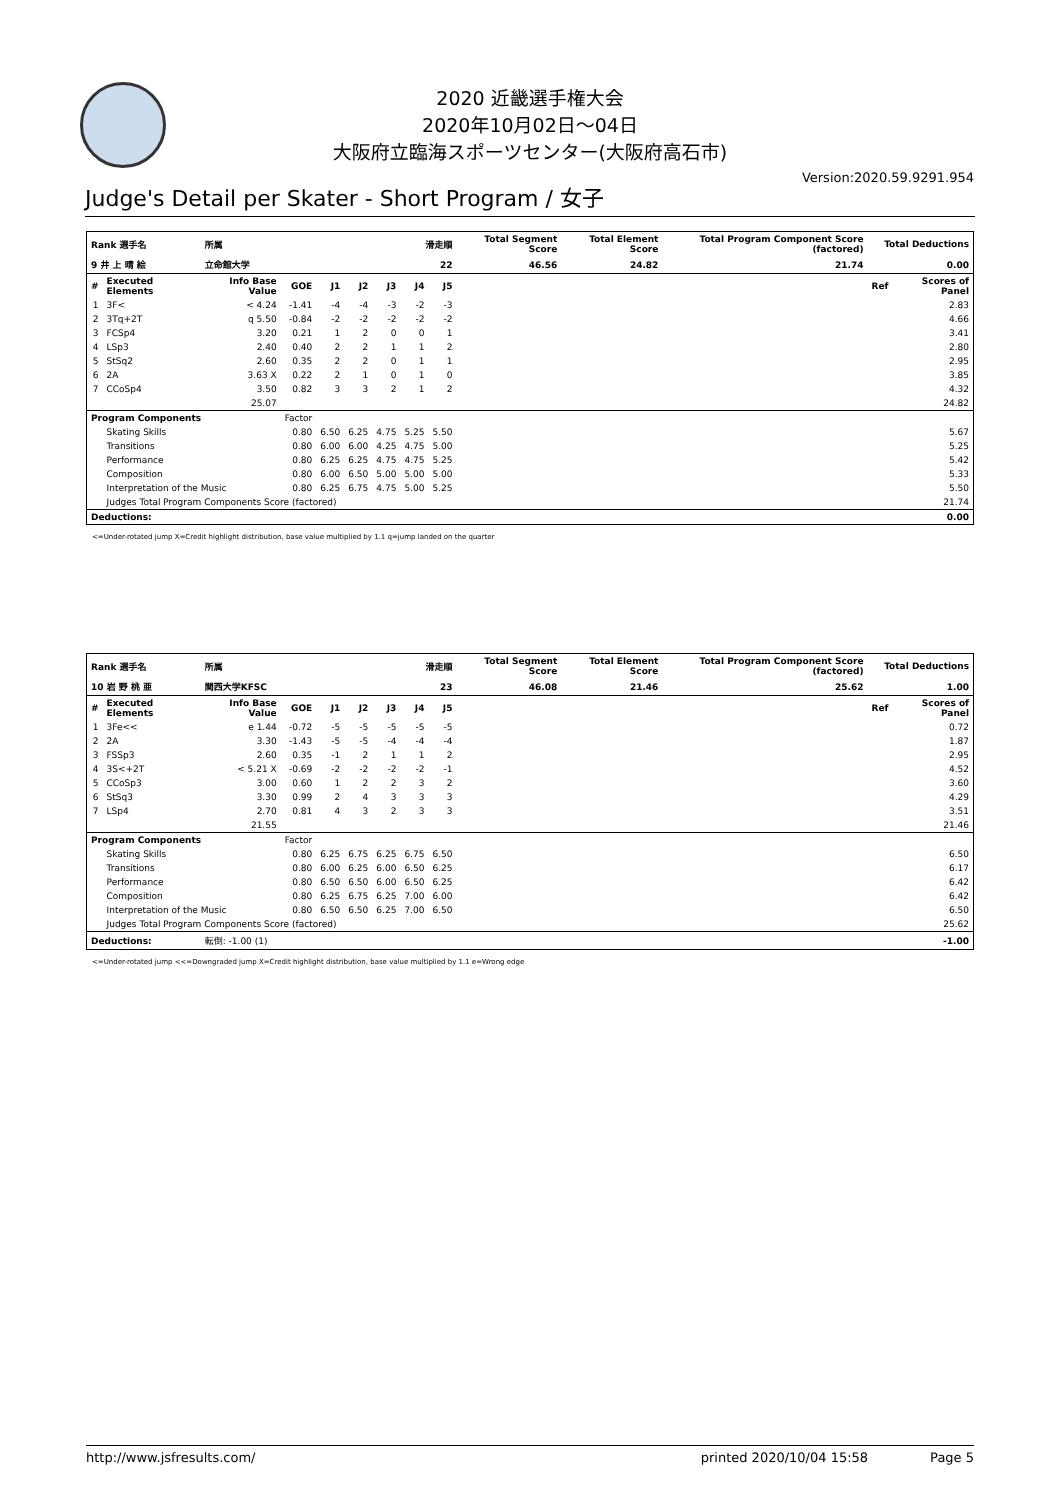2020 近畿選手権大会
2020年10月02日～04日
大阪府立臨海スポーツセンター(大阪府高石市)
Version:2020.59.9291.954
Judge's Detail per Skater - Short Program / 女子
| Rank 選手名 | | 所属 | | 滑走順 | | | | | Total Segment Score | Total Element Score | Total Program Component Score (factored) | Total Deductions | |
| --- | --- | --- | --- | --- | --- | --- | --- | --- | --- | --- | --- | --- | --- |
| 9 井 上 晴 絵 | | 立命館大学 | | 22 | | | | | 46.56 | 24.82 | 21.74 | 0.00 | |
| # | Executed Elements | Info Base Value | GOE | J1 | J2 | J3 | J4 | J5 | | | | Ref | Scores of Panel |
| 1 | 3F< | < 4.24 | -1.41 | -4 | -4 | -3 | -2 | -3 | | | | | 2.83 |
| 2 | 3Tq+2T | q 5.50 | -0.84 | -2 | -2 | -2 | -2 | -2 | | | | | 4.66 |
| 3 | FCSp4 | 3.20 | 0.21 | 1 | 2 | 0 | 0 | 1 | | | | | 3.41 |
| 4 | LSp3 | 2.40 | 0.40 | 2 | 2 | 1 | 1 | 2 | | | | | 2.80 |
| 5 | StSq2 | 2.60 | 0.35 | 2 | 2 | 0 | 1 | 1 | | | | | 2.95 |
| 6 | 2A | 3.63 X | 0.22 | 2 | 1 | 0 | 1 | 0 | | | | | 3.85 |
| 7 | CCoSp4 | 3.50 | 0.82 | 3 | 3 | 2 | 1 | 2 | | | | | 4.32 |
| | | 25.07 | | | | | | | | | | | 24.82 |
| Program Components | | | Factor | | | | | | | | | | |
| | Skating Skills | | 0.80 | 6.50 | 6.25 | 4.75 | 5.25 | 5.50 | | | | | 5.67 |
| | Transitions | | 0.80 | 6.00 | 6.00 | 4.25 | 4.75 | 5.00 | | | | | 5.25 |
| | Performance | | 0.80 | 6.25 | 6.25 | 4.75 | 4.75 | 5.25 | | | | | 5.42 |
| | Composition | | 0.80 | 6.00 | 6.50 | 5.00 | 5.00 | 5.00 | | | | | 5.33 |
| | Interpretation of the Music | | 0.80 | 6.25 | 6.75 | 4.75 | 5.00 | 5.25 | | | | | 5.50 |
| | Judges Total Program Components Score (factored) | | | | | | | | | | | | 21.74 |
| Deductions: | | | | | | | | | | | | | 0.00 |
<=Under-rotated jump X=Credit highlight distribution, base value multiplied by 1.1 q=jump landed on the quarter
| Rank 選手名 | | 所属 | | 滑走順 | | | | | Total Segment Score | Total Element Score | Total Program Component Score (factored) | Total Deductions | |
| --- | --- | --- | --- | --- | --- | --- | --- | --- | --- | --- | --- | --- | --- |
| 10 岩 野 桃 亜 | | 関西大学KFSC | | 23 | | | | | 46.08 | 21.46 | 25.62 | 1.00 | |
| # | Executed Elements | Info Base Value | GOE | J1 | J2 | J3 | J4 | J5 | | | | Ref | Scores of Panel |
| 1 | 3Fe<< | e 1.44 | -0.72 | -5 | -5 | -5 | -5 | -5 | | | | | 0.72 |
| 2 | 2A | 3.30 | -1.43 | -5 | -5 | -4 | -4 | -4 | | | | | 1.87 |
| 3 | FSSp3 | 2.60 | 0.35 | -1 | 2 | 1 | 1 | 2 | | | | | 2.95 |
| 4 | 3S<+2T | < 5.21 X | -0.69 | -2 | -2 | -2 | -2 | -1 | | | | | 4.52 |
| 5 | CCoSp3 | 3.00 | 0.60 | 1 | 2 | 2 | 3 | 2 | | | | | 3.60 |
| 6 | StSq3 | 3.30 | 0.99 | 2 | 4 | 3 | 3 | 3 | | | | | 4.29 |
| 7 | LSp4 | 2.70 | 0.81 | 4 | 3 | 2 | 3 | 3 | | | | | 3.51 |
| | | 21.55 | | | | | | | | | | | 21.46 |
| Program Components | | | Factor | | | | | | | | | | |
| | Skating Skills | | 0.80 | 6.25 | 6.75 | 6.25 | 6.75 | 6.50 | | | | | 6.50 |
| | Transitions | | 0.80 | 6.00 | 6.25 | 6.00 | 6.50 | 6.25 | | | | | 6.17 |
| | Performance | | 0.80 | 6.50 | 6.50 | 6.00 | 6.50 | 6.25 | | | | | 6.42 |
| | Composition | | 0.80 | 6.25 | 6.75 | 6.25 | 7.00 | 6.00 | | | | | 6.42 |
| | Interpretation of the Music | | 0.80 | 6.50 | 6.50 | 6.25 | 7.00 | 6.50 | | | | | 6.50 |
| | Judges Total Program Components Score (factored) | | | | | | | | | | | | 25.62 |
| Deductions: | | 転倒: -1.00 (1) | | | | | | | | | | | -1.00 |
<=Under-rotated jump <<=Downgraded jump X=Credit highlight distribution, base value multiplied by 1.1 e=Wrong edge
http://www.jsfresults.com/ printed 2020/10/04 15:58 Page 5